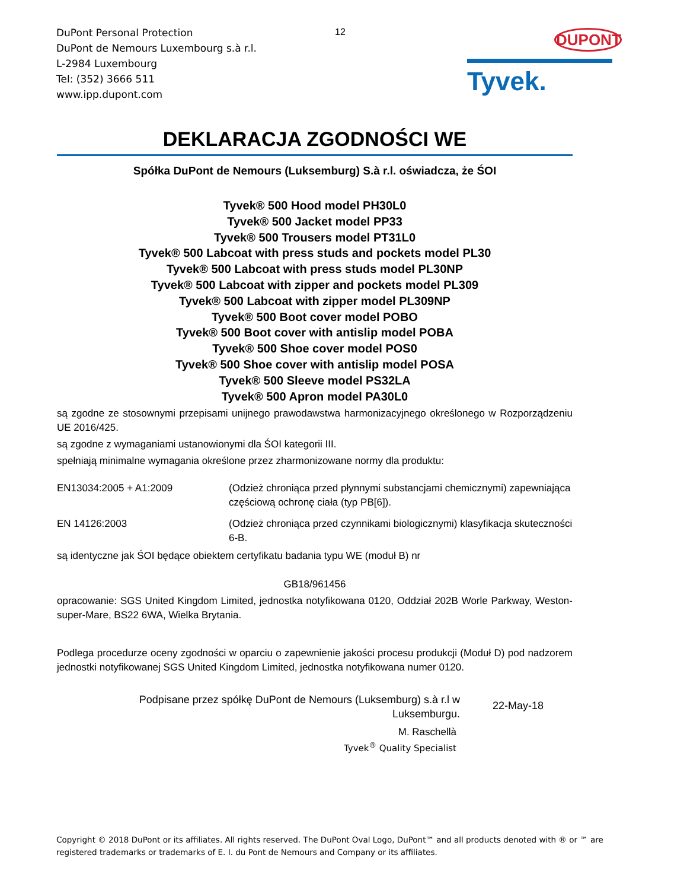DuPont Personal Protection
DuPont de Nemours Luxembourg s.à r.l.
L-2984 Luxembourg
Tel: (352) 3666 511
www.ipp.dupont.com
12 DUPONT
Tyvek.
DEKLARACJA ZGODNOŚCI WE
Spółka DuPont de Nemours (Luksemburg) S.à r.l. oświadcza, że ŚOI
Tyvek® 500 Hood model PH30L0
Tyvek® 500 Jacket model PP33
Tyvek® 500 Trousers model PT31L0
Tyvek® 500 Labcoat with press studs and pockets model PL30
Tyvek® 500 Labcoat with press studs model PL30NP
Tyvek® 500 Labcoat with zipper and pockets model PL309
Tyvek® 500 Labcoat with zipper model PL309NP
Tyvek® 500 Boot cover model POBO
Tyvek® 500 Boot cover with antislip model POBA
Tyvek® 500 Shoe cover model POS0
Tyvek® 500 Shoe cover with antislip model POSA
Tyvek® 500 Sleeve model PS32LA
Tyvek® 500 Apron model PA30L0
są zgodne ze stosownymi przepisami unijnego prawodawstwa harmonizacyjnego określonego w Rozporządzeniu UE 2016/425.
są zgodne z wymaganiami ustanowionymi dla ŚOI kategorii III.
spełniają minimalne wymagania określone przez zharmonizowane normy dla produktu:
EN13034:2005 + A1:2009 (Odzież chroniąca przed płynnymi substancjami chemicznymi) zapewniająca częściową ochronę ciała (typ PB[6]).
EN 14126:2003 (Odzież chroniąca przed czynnikami biologicznymi) klasyfikacja skuteczności 6-B.
są identyczne jak ŚOI będące obiektem certyfikatu badania typu WE (moduł B) nr
GB18/961456
opracowanie: SGS United Kingdom Limited, jednostka notyfikowana 0120, Oddział 202B Worle Parkway, Weston-super-Mare, BS22 6WA, Wielka Brytania.
Podlega procedurze oceny zgodności w oparciu o zapewnienie jakości procesu produkcji (Moduł D) pod nadzorem jednostki notyfikowanej SGS United Kingdom Limited, jednostka notyfikowana numer 0120.
Podpisane przez spółkę DuPont de Nemours (Luksemburg) s.à r.l w
Luksemburgu.
22-May-18
M. Raschellà
Tyvek<sup>®</sup> Quality Specialist
Copyright © 2018 DuPont or its affiliates. All rights reserved. The DuPont Oval Logo, DuPont™ and all products denoted with ® or ™ are registered trademarks or trademarks of E. I. du Pont de Nemours and Company or its affiliates.